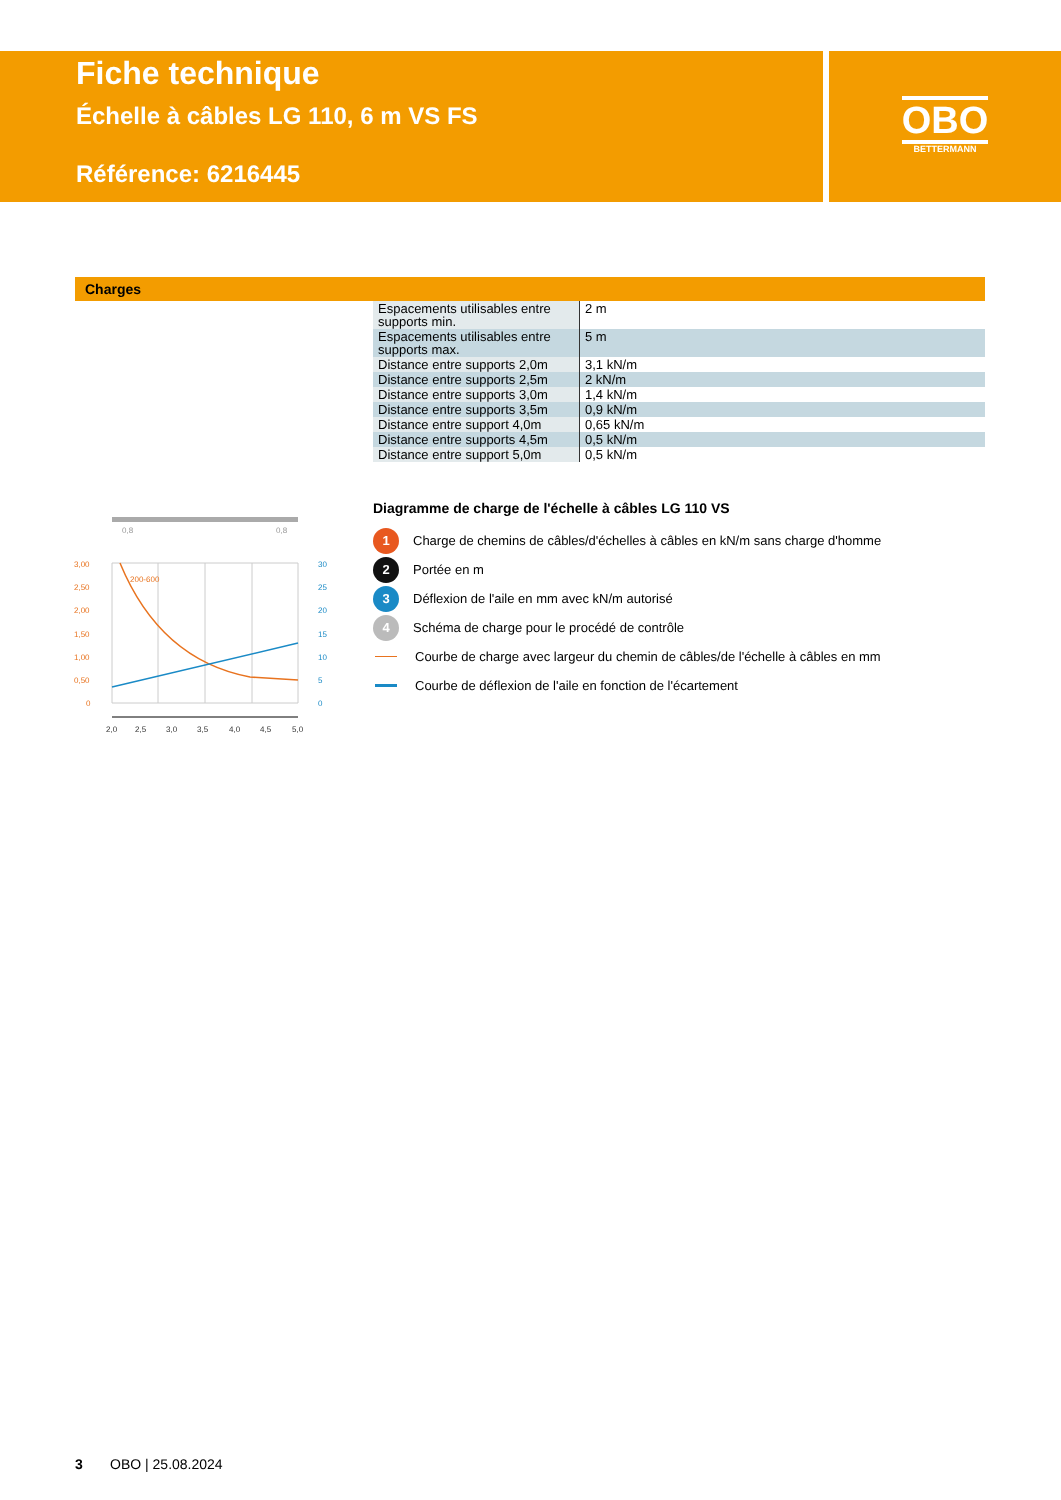Fiche technique
Échelle à câbles LG 110, 6 m VS FS
Référence: 6216445
OBO
BETTERMANN
Charges
| Espacements utilisables entre supports min. | 2 m |
| Espacements utilisables entre supports max. | 5 m |
| Distance entre supports 2,0m | 3,1 kN/m |
| Distance entre supports 2,5m | 2 kN/m |
| Distance entre supports 3,0m | 1,4 kN/m |
| Distance entre supports 3,5m | 0,9 kN/m |
| Distance entre support 4,0m | 0,65 kN/m |
| Distance entre supports 4,5m | 0,5 kN/m |
| Distance entre support 5,0m | 0,5 kN/m |
0,8
0,8
200-600
3,00
2,50
2,00
1,50
1,00
0,50
0
30
25
20
15
10
5
0
2,0
2,5
3,0
3,5
4,0
4,5
5,0
Diagramme de charge de l'échelle à câbles LG 110 VS
1 Charge de chemins de câbles/d'échelles à câbles en kN/m sans charge d'homme
2 Portée en m
3 Déflexion de l'aile en mm avec kN/m autorisé
4 Schéma de charge pour le procédé de contrôle
Courbe de charge avec largeur du chemin de câbles/de l'échelle à câbles en mm
Courbe de déflexion de l'aile en fonction de l'écartement
3 OBO | 25.08.2024